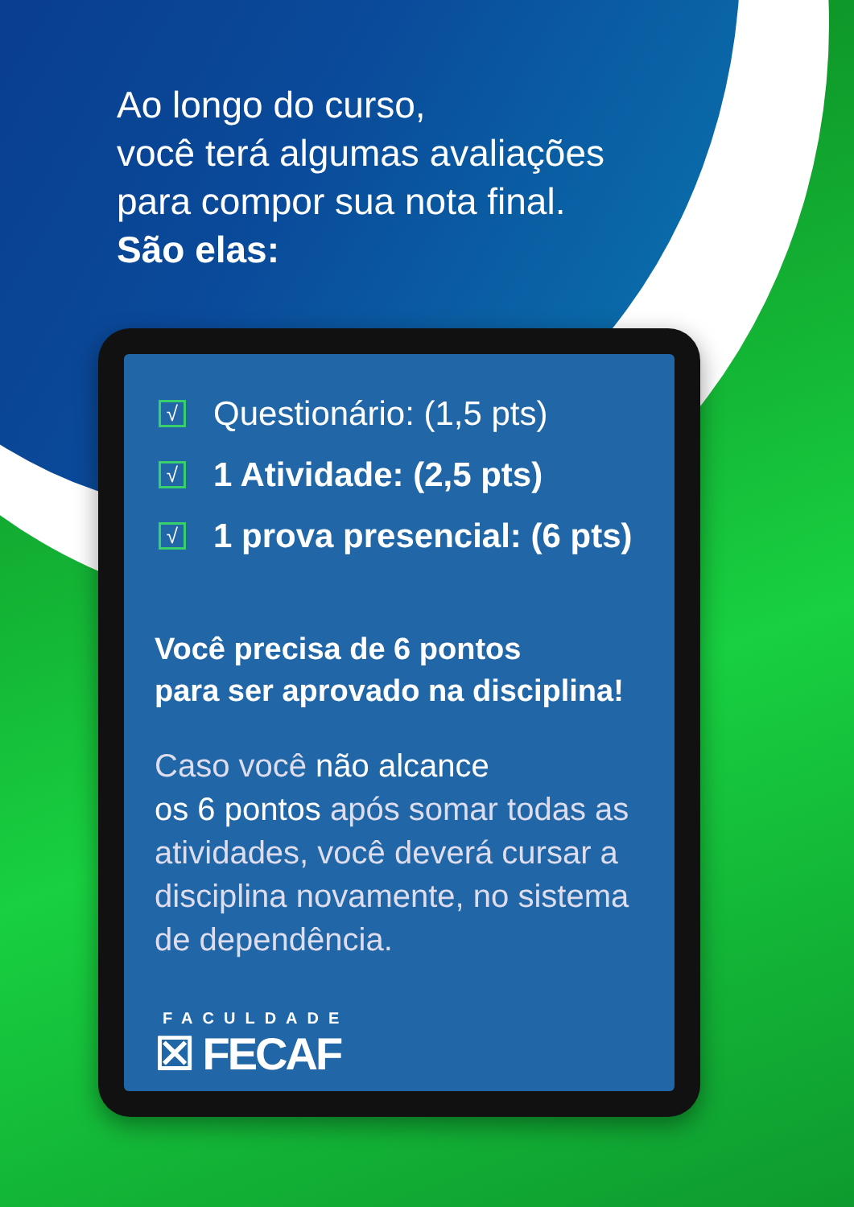Ao longo do curso,
você terá algumas avaliações
para compor sua nota final.
São elas:
√ Questionário: (1,5 pts)
√ 1 Atividade: (2,5 pts)
√ 1 prova presencial: (6 pts)
Você precisa de 6 pontos
para ser aprovado na disciplina!
Caso você não alcance
os 6 pontos após somar todas as atividades, você deverá cursar a disciplina novamente, no sistema de dependência.
FACULDADE
☒ FECAF